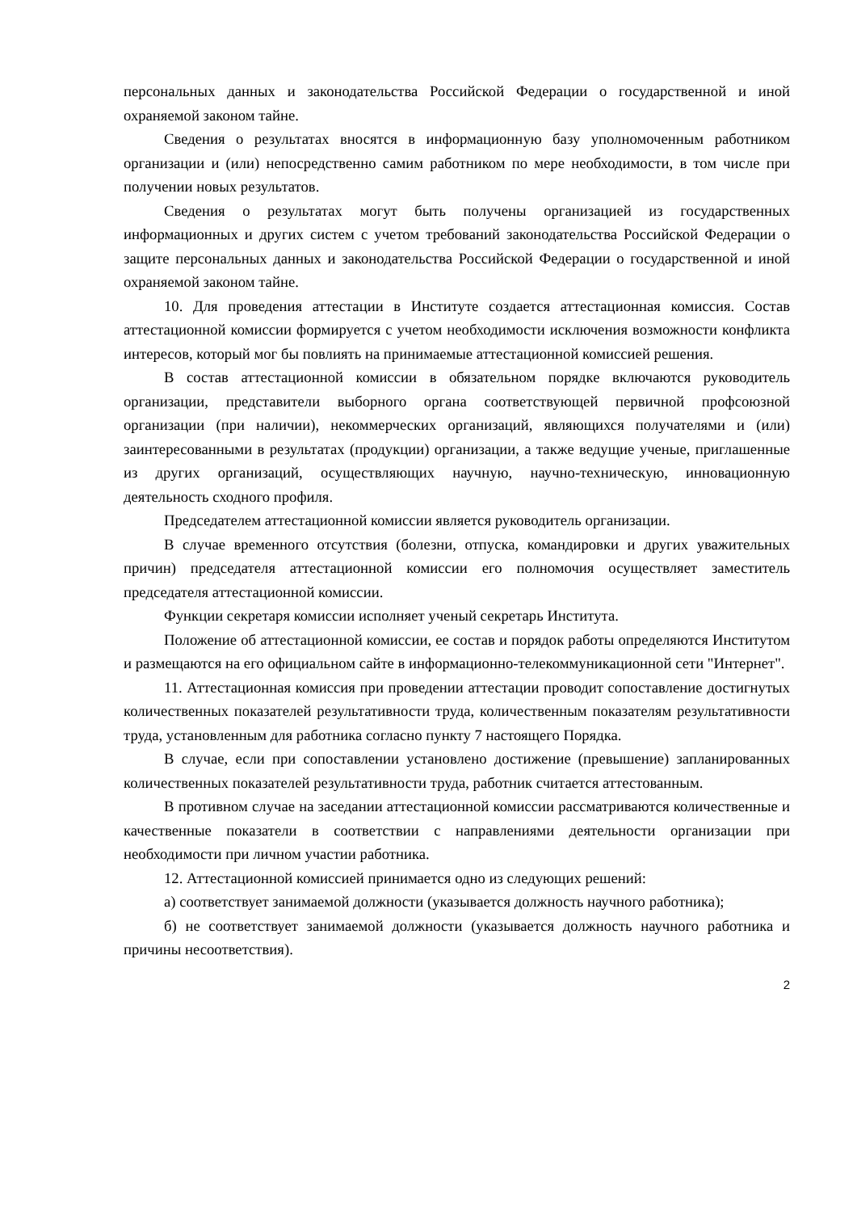персональных данных и законодательства Российской Федерации о государственной и иной охраняемой законом тайне.
Сведения о результатах вносятся в информационную базу уполномоченным работником организации и (или) непосредственно самим работником по мере необходимости, в том числе при получении новых результатов.
Сведения о результатах могут быть получены организацией из государственных информационных и других систем с учетом требований законодательства Российской Федерации о защите персональных данных и законодательства Российской Федерации о государственной и иной охраняемой законом тайне.
10. Для проведения аттестации в Институте создается аттестационная комиссия. Состав аттестационной комиссии формируется с учетом необходимости исключения возможности конфликта интересов, который мог бы повлиять на принимаемые аттестационной комиссией решения.
В состав аттестационной комиссии в обязательном порядке включаются руководитель организации, представители выборного органа соответствующей первичной профсоюзной организации (при наличии), некоммерческих организаций, являющихся получателями и (или) заинтересованными в результатах (продукции) организации, а также ведущие ученые, приглашенные из других организаций, осуществляющих научную, научно-техническую, инновационную деятельность сходного профиля.
Председателем аттестационной комиссии является руководитель организации.
В случае временного отсутствия (болезни, отпуска, командировки и других уважительных причин) председателя аттестационной комиссии его полномочия осуществляет заместитель председателя аттестационной комиссии.
Функции секретаря комиссии исполняет ученый секретарь Института.
Положение об аттестационной комиссии, ее состав и порядок работы определяются Институтом и размещаются на его официальном сайте в информационно-телекоммуникационной сети "Интернет".
11. Аттестационная комиссия при проведении аттестации проводит сопоставление достигнутых количественных показателей результативности труда, количественным показателям результативности труда, установленным для работника согласно пункту 7 настоящего Порядка.
В случае, если при сопоставлении установлено достижение (превышение) запланированных количественных показателей результативности труда, работник считается аттестованным.
В противном случае на заседании аттестационной комиссии рассматриваются количественные и качественные показатели в соответствии с направлениями деятельности организации при необходимости при личном участии работника.
12. Аттестационной комиссией принимается одно из следующих решений:
а) соответствует занимаемой должности (указывается должность научного работника);
б) не соответствует занимаемой должности (указывается должность научного работника и причины несоответствия).
2